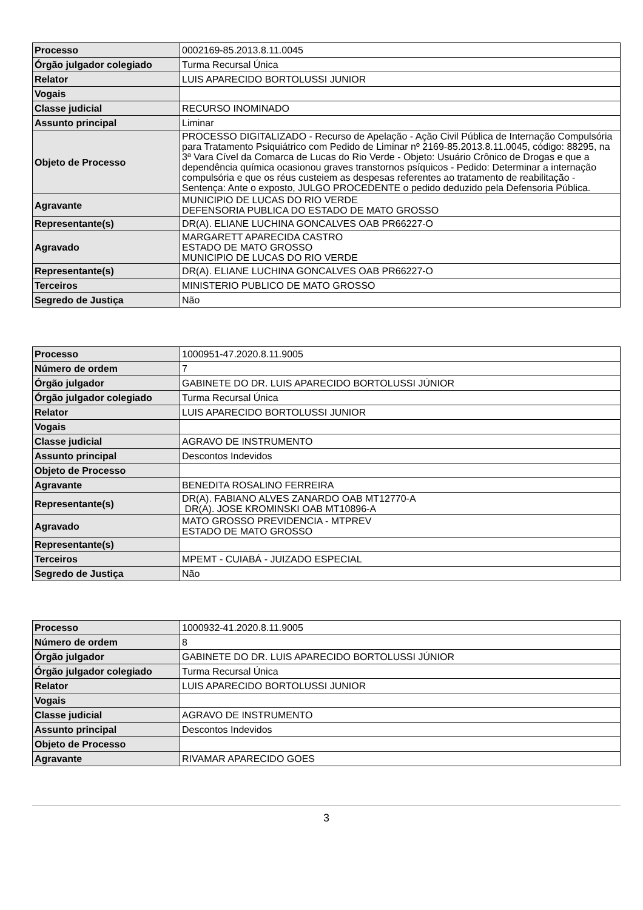| Processo | 0002169-85.2013.8.11.0045 |
| Órgão julgador colegiado | Turma Recursal Única |
| Relator | LUIS APARECIDO BORTOLUSSI JUNIOR |
| Vogais | |
| Classe judicial | RECURSO INOMINADO |
| Assunto principal | Liminar |
| Objeto de Processo | PROCESSO DIGITALIZADO - Recurso de Apelação - Ação Civil Pública de Internação Compulsória para Tratamento Psiquiátrico com Pedido de Liminar nº 2169-85.2013.8.11.0045, código: 88295, na 3ª Vara Cível da Comarca de Lucas do Rio Verde - Objeto: Usuário Crônico de Drogas e que a dependência química ocasionou graves transtornos psíquicos - Pedido: Determinar a internação compulsória e que os réus custeiem as despesas referentes ao tratamento de reabilitação - Sentença: Ante o exposto, JULGO PROCEDENTE o pedido deduzido pela Defensoria Pública. |
| Agravante | MUNICIPIO DE LUCAS DO RIO VERDE DEFENSORIA PUBLICA DO ESTADO DE MATO GROSSO |
| Representante(s) | DR(A). ELIANE LUCHINA GONCALVES OAB PR66227-O |
| Agravado | MARGARETT APARECIDA CASTRO ESTADO DE MATO GROSSO MUNICIPIO DE LUCAS DO RIO VERDE |
| Representante(s) | DR(A). ELIANE LUCHINA GONCALVES OAB PR66227-O |
| Terceiros | MINISTERIO PUBLICO DE MATO GROSSO |
| Segredo de Justiça | Não |
| Processo | 1000951-47.2020.8.11.9005 |
| Número de ordem | 7 |
| Órgão julgador | GABINETE DO DR. LUIS APARECIDO BORTOLUSSI JÚNIOR |
| Órgão julgador colegiado | Turma Recursal Única |
| Relator | LUIS APARECIDO BORTOLUSSI JUNIOR |
| Vogais | |
| Classe judicial | AGRAVO DE INSTRUMENTO |
| Assunto principal | Descontos Indevidos |
| Objeto de Processo | |
| Agravante | BENEDITA ROSALINO FERREIRA |
| Representante(s) | DR(A). FABIANO ALVES ZANARDO OAB MT12770-A DR(A). JOSE KROMINSKI OAB MT10896-A |
| Agravado | MATO GROSSO PREVIDENCIA - MTPREV ESTADO DE MATO GROSSO |
| Representante(s) | |
| Terceiros | MPEMT - CUIABÁ - JUIZADO ESPECIAL |
| Segredo de Justiça | Não |
| Processo | 1000932-41.2020.8.11.9005 |
| Número de ordem | 8 |
| Órgão julgador | GABINETE DO DR. LUIS APARECIDO BORTOLUSSI JÚNIOR |
| Órgão julgador colegiado | Turma Recursal Única |
| Relator | LUIS APARECIDO BORTOLUSSI JUNIOR |
| Vogais | |
| Classe judicial | AGRAVO DE INSTRUMENTO |
| Assunto principal | Descontos Indevidos |
| Objeto de Processo | |
| Agravante | RIVAMAR APARECIDO GOES |
3